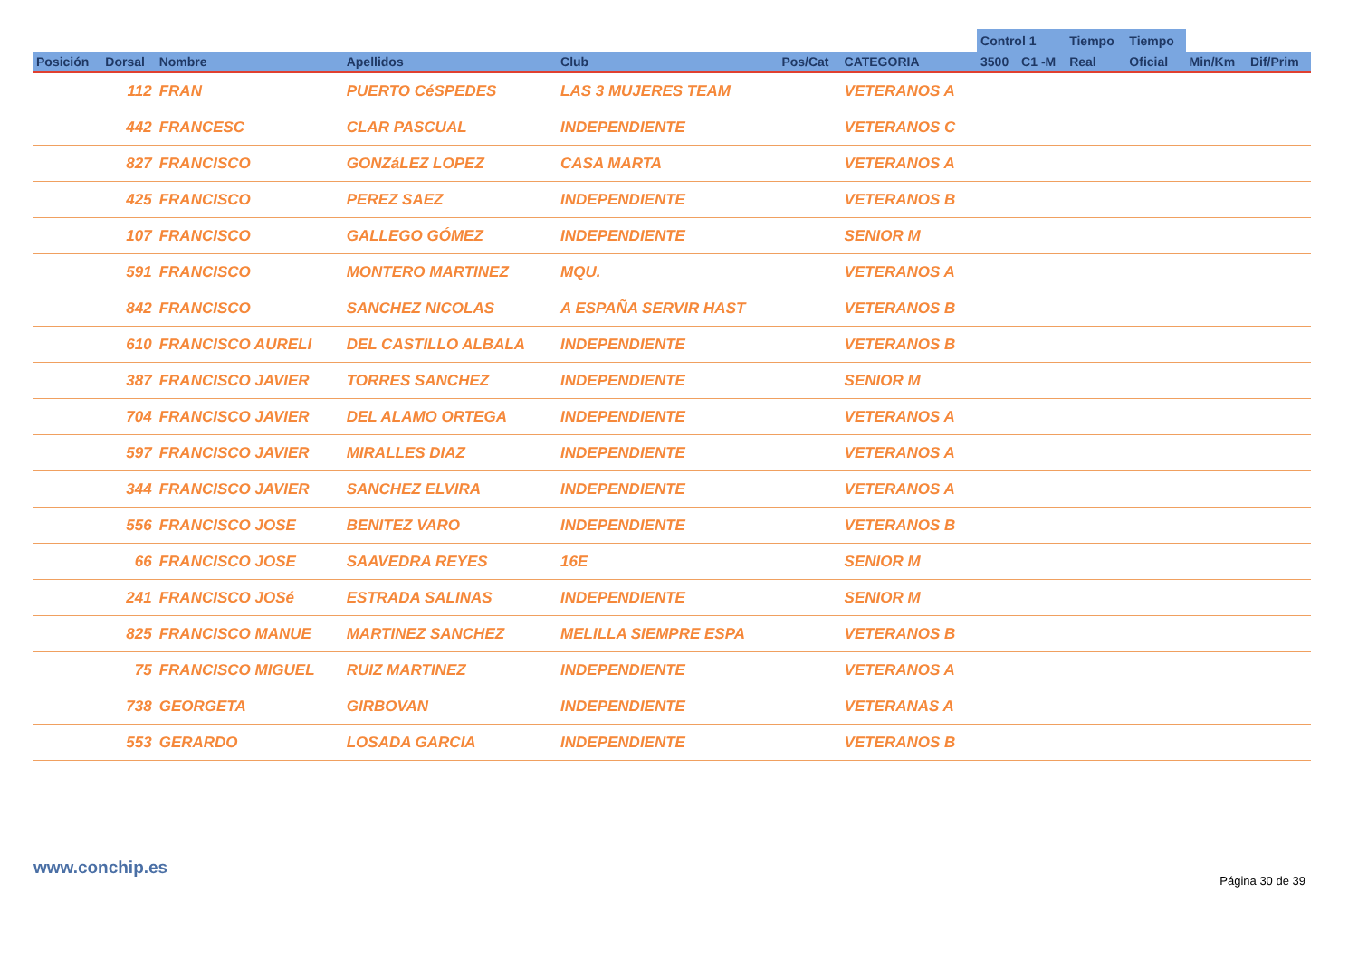| | | | | | | | Control 1 | | Tiempo | Tiempo | | |
| --- | --- | --- | --- | --- | --- | --- | --- | --- | --- | --- | --- | --- |
| Posición | Dorsal | Nombre | Apellidos | Club | Pos/Cat | CATEGORIA | 3500 | C1 -M | Real | Oficial | Min/Km | Dif/Prim |
| | 112 | FRAN | PUERTO CéSPEDES | LAS 3 MUJERES TEAM | | VETERANOS A | | | | | | |
| | 442 | FRANCESC | CLAR PASCUAL | INDEPENDIENTE | | VETERANOS C | | | | | | |
| | 827 | FRANCISCO | GONZáLEZ LOPEZ | CASA MARTA | | VETERANOS A | | | | | | |
| | 425 | FRANCISCO | PEREZ SAEZ | INDEPENDIENTE | | VETERANOS B | | | | | | |
| | 107 | FRANCISCO | GALLEGO GÓMEZ | INDEPENDIENTE | | SENIOR M | | | | | | |
| | 591 | FRANCISCO | MONTERO MARTINEZ | MQU. | | VETERANOS A | | | | | | |
| | 842 | FRANCISCO | SANCHEZ NICOLAS | A ESPAÑA SERVIR HAST | | VETERANOS B | | | | | | |
| | 610 | FRANCISCO AURELI | DEL CASTILLO ALBALA | INDEPENDIENTE | | VETERANOS B | | | | | | |
| | 387 | FRANCISCO JAVIER | TORRES SANCHEZ | INDEPENDIENTE | | SENIOR M | | | | | | |
| | 704 | FRANCISCO JAVIER | DEL ALAMO ORTEGA | INDEPENDIENTE | | VETERANOS A | | | | | | |
| | 597 | FRANCISCO JAVIER | MIRALLES DIAZ | INDEPENDIENTE | | VETERANOS A | | | | | | |
| | 344 | FRANCISCO JAVIER | SANCHEZ ELVIRA | INDEPENDIENTE | | VETERANOS A | | | | | | |
| | 556 | FRANCISCO JOSE | BENITEZ VARO | INDEPENDIENTE | | VETERANOS B | | | | | | |
| | 66 | FRANCISCO JOSE | SAAVEDRA REYES | 16E | | SENIOR M | | | | | | |
| | 241 | FRANCISCO JOSé | ESTRADA SALINAS | INDEPENDIENTE | | SENIOR M | | | | | | |
| | 825 | FRANCISCO MANUE | MARTINEZ SANCHEZ | MELILLA SIEMPRE ESPA | | VETERANOS B | | | | | | |
| | 75 | FRANCISCO MIGUEL | RUIZ MARTINEZ | INDEPENDIENTE | | VETERANOS A | | | | | | |
| | 738 | GEORGETA | GIRBOVAN | INDEPENDIENTE | | VETERANAS A | | | | | | |
| | 553 | GERARDO | LOSADA GARCIA | INDEPENDIENTE | | VETERANOS B | | | | | | |
www.conchip.es
Página 30 de 39